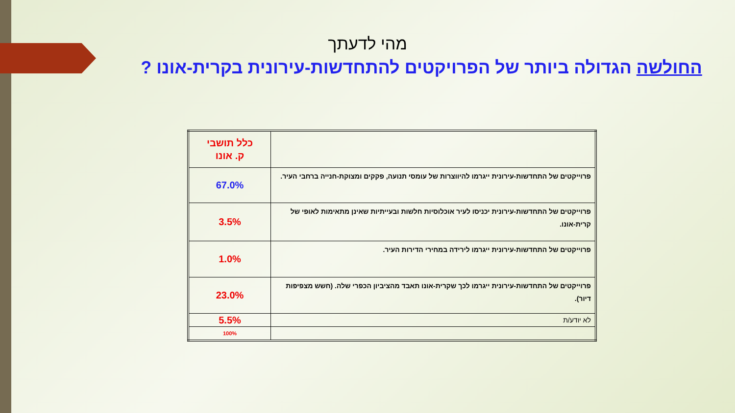מהי לדעתך
החולשה הגדולה ביותר של הפרויקטים להתחדשות-עירונית בקרית-אונו ?
| | כלל תושבי ק. אונו |
| פרוייקטים של התחדשות-עירונית ייגרמו להיווצרות של עומסי תנועה, פקקים ומצוקת-חנייה ברחבי העיר. | 67.0% |
| פרוייקטים של התחדשות-עירונית יכניסו לעיר אוכלוסיות חלשות ובעייתיות שאינן מתאימות לאופי של קרית-אונו. | 3.5% |
| פרוייקטים של התחדשות-עירונית ייגרמו לירידה במחירי הדירות העיר. | 1.0% |
| פרוייקטים של התחדשות-עירונית ייגרמו לכך שקרית-אונו תאבד מהציביון הכפרי שלה. (חשש מצפיפות דיור). | 23.0% |
| לא יודע/ת | 5.5% |
| | 100% |